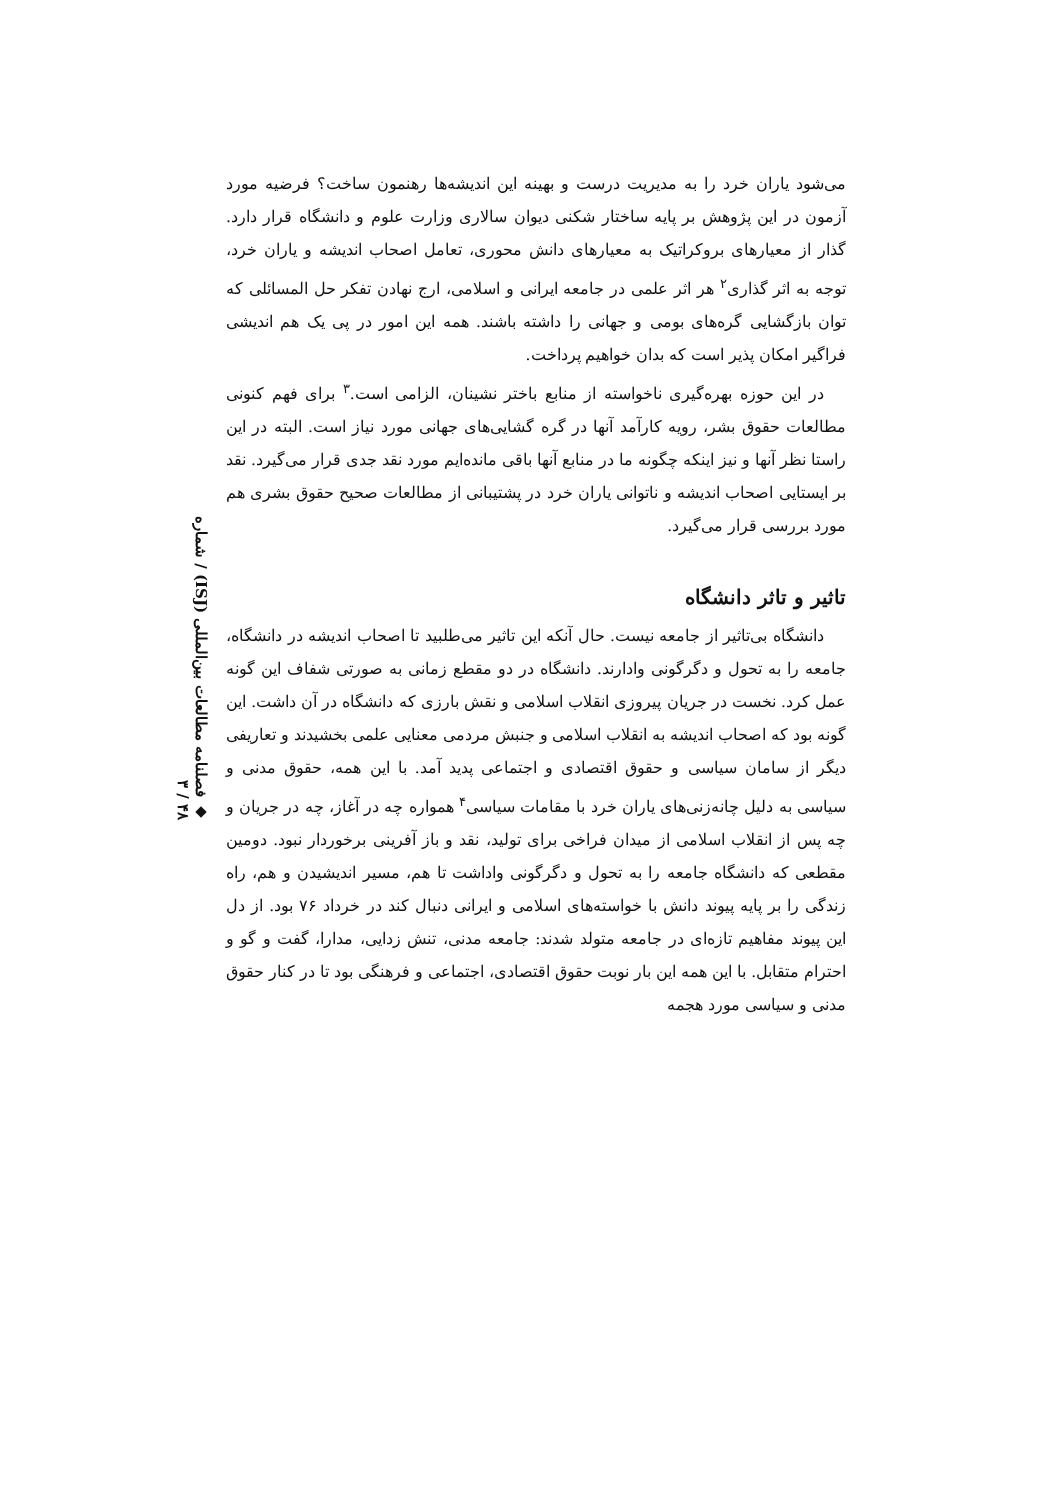◆ فصلنامه مطالعات بین‌المللی (ISJ) / شماره ۴۸ / ۳
می‌شود یاران خرد را به مدیریت درست و بهینه این اندیشه‌ها رهنمون ساخت؟ فرضیه مورد آزمون در این پژوهش بر پایه ساختار شکنی دیوان سالاری وزارت علوم و دانشگاه قرار دارد. گذار از معیارهای بروکراتیک به معیارهای دانش محوری، تعامل اصحاب اندیشه و یاران خرد، توجه به اثر گذاری<sup>۲</sup> هر اثر علمی در جامعه ایرانی و اسلامی، ارج نهادن تفکر حل المسائلی که توان بازگشایی گره‌های بومی و جهانی را داشته باشند. همه این امور در پی یک هم اندیشی فراگیر امکان پذیر است که بدان خواهیم پرداخت.
در این حوزه بهره‌گیری ناخواسته از منابع باختر نشینان، الزامی است.<sup>۳</sup> برای فهم کنونی مطالعات حقوق بشر، رویه کارآمد آنها در گره گشایی‌های جهانی مورد نیاز است. البته در این راستا نظر آنها و نیز اینکه چگونه ما در منابع آنها باقی مانده‌ایم مورد نقد جدی قرار می‌گیرد. نقد بر ایستایی اصحاب اندیشه و ناتوانی یاران خرد در پشتیبانی از مطالعات صحیح حقوق بشری هم مورد بررسی قرار می‌گیرد.
تاثیر و تاثر دانشگاه
دانشگاه بی‌تاثیر از جامعه نیست. حال آنکه این تاثیر می‌طلبید تا اصحاب اندیشه در دانشگاه، جامعه را به تحول و دگرگونی وادارند. دانشگاه در دو مقطع زمانی به صورتی شفاف این گونه عمل کرد. نخست در جریان پیروزی انقلاب اسلامی و نقش بارزی که دانشگاه در آن داشت. این گونه بود که اصحاب اندیشه به انقلاب اسلامی و جنبش مردمی معنایی علمی بخشیدند و تعاریفی دیگر از سامان سیاسی و حقوق اقتصادی و اجتماعی پدید آمد. با این همه، حقوق مدنی و سیاسی به دلیل چانه‌زنی‌های یاران خرد با مقامات سیاسی<sup>۴</sup> همواره چه در آغاز، چه در جریان و چه پس از انقلاب اسلامی از میدان فراخی برای تولید، نقد و باز آفرینی برخوردار نبود. دومین مقطعی که دانشگاه جامعه را به تحول و دگرگونی واداشت تا هم، مسیر اندیشیدن و هم، راه زندگی را بر پایه پیوند دانش با خواسته‌های اسلامی و ایرانی دنبال کند در خرداد ۷۶ بود. از دل این پیوند مفاهیم تازه‌ای در جامعه متولد شدند: جامعه مدنی، تنش زدایی، مدارا، گفت و گو و احترام متقابل. با این همه این بار نوبت حقوق اقتصادی، اجتماعی و فرهنگی بود تا در کنار حقوق مدنی و سیاسی مورد هجمه